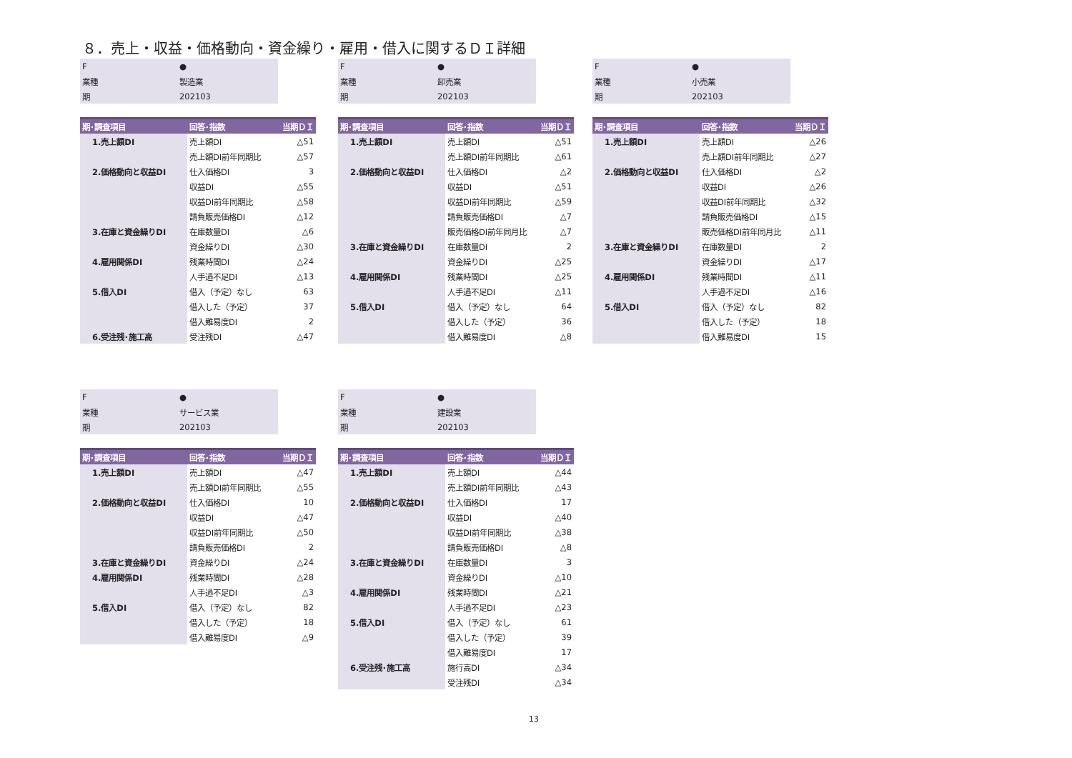８．売上・収益・価格動向・資金繰り・雇用・借入に関するＤＩ詳細
| F | ● |
| 業種 | 製造業 |
| 期 | 202103 |
| 期･調査項目 | 回答･指数 | 当期ＤＩ |
| --- | --- | --- |
| 1.売上額DI | 売上額DI | △51 |
| | 売上額DI前年同期比 | △57 |
| 2.価格動向と収益DI | 仕入価格DI | 3 |
| | 収益DI | △55 |
| | 収益DI前年同期比 | △58 |
| | 請負販売価格DI | △12 |
| 3.在庫と資金繰りDI | 在庫数量DI | △6 |
| | 資金繰りDI | △30 |
| 4.雇用関係DI | 残業時間DI | △24 |
| | 人手過不足DI | △13 |
| 5.借入DI | 借入（予定）なし | 63 |
| | 借入した（予定） | 37 |
| | 借入難易度DI | 2 |
| 6.受注残･施工高 | 受注残DI | △47 |
| F | ● |
| 業種 | 卸売業 |
| 期 | 202103 |
| 期･調査項目 | 回答･指数 | 当期ＤＩ |
| --- | --- | --- |
| 1.売上額DI | 売上額DI | △51 |
| | 売上額DI前年同期比 | △61 |
| 2.価格動向と収益DI | 仕入価格DI | △2 |
| | 収益DI | △51 |
| | 収益DI前年同期比 | △59 |
| | 請負販売価格DI | △7 |
| | 販売価格DI前年同月比 | △7 |
| 3.在庫と資金繰りDI | 在庫数量DI | 2 |
| | 資金繰りDI | △25 |
| 4.雇用関係DI | 残業時間DI | △25 |
| | 人手過不足DI | △11 |
| 5.借入DI | 借入（予定）なし | 64 |
| | 借入した（予定） | 36 |
| | 借入難易度DI | △8 |
| F | ● |
| 業種 | 小売業 |
| 期 | 202103 |
| 期･調査項目 | 回答･指数 | 当期ＤＩ |
| --- | --- | --- |
| 1.売上額DI | 売上額DI | △26 |
| | 売上額DI前年同期比 | △27 |
| 2.価格動向と収益DI | 仕入価格DI | △2 |
| | 収益DI | △26 |
| | 収益DI前年同期比 | △32 |
| | 請負販売価格DI | △15 |
| | 販売価格DI前年同月比 | △11 |
| 3.在庫と資金繰りDI | 在庫数量DI | 2 |
| | 資金繰りDI | △17 |
| 4.雇用関係DI | 残業時間DI | △11 |
| | 人手過不足DI | △16 |
| 5.借入DI | 借入（予定）なし | 82 |
| | 借入した（予定） | 18 |
| | 借入難易度DI | 15 |
| F | ● |
| 業種 | サービス業 |
| 期 | 202103 |
| 期･調査項目 | 回答･指数 | 当期ＤＩ |
| --- | --- | --- |
| 1.売上額DI | 売上額DI | △47 |
| | 売上額DI前年同期比 | △55 |
| 2.価格動向と収益DI | 仕入価格DI | 10 |
| | 収益DI | △47 |
| | 収益DI前年同期比 | △50 |
| | 請負販売価格DI | 2 |
| 3.在庫と資金繰りDI | 資金繰りDI | △24 |
| 4.雇用関係DI | 残業時間DI | △28 |
| | 人手過不足DI | △3 |
| 5.借入DI | 借入（予定）なし | 82 |
| | 借入した（予定） | 18 |
| | 借入難易度DI | △9 |
| F | ● |
| 業種 | 建設業 |
| 期 | 202103 |
| 期･調査項目 | 回答･指数 | 当期ＤＩ |
| --- | --- | --- |
| 1.売上額DI | 売上額DI | △44 |
| | 売上額DI前年同期比 | △43 |
| 2.価格動向と収益DI | 仕入価格DI | 17 |
| | 収益DI | △40 |
| | 収益DI前年同期比 | △38 |
| | 請負販売価格DI | △8 |
| 3.在庫と資金繰りDI | 在庫数量DI | 3 |
| | 資金繰りDI | △10 |
| 4.雇用関係DI | 残業時間DI | △21 |
| | 人手過不足DI | △23 |
| 5.借入DI | 借入（予定）なし | 61 |
| | 借入した（予定） | 39 |
| | 借入難易度DI | 17 |
| 6.受注残･施工高 | 施行高DI | △34 |
| | 受注残DI | △34 |
13